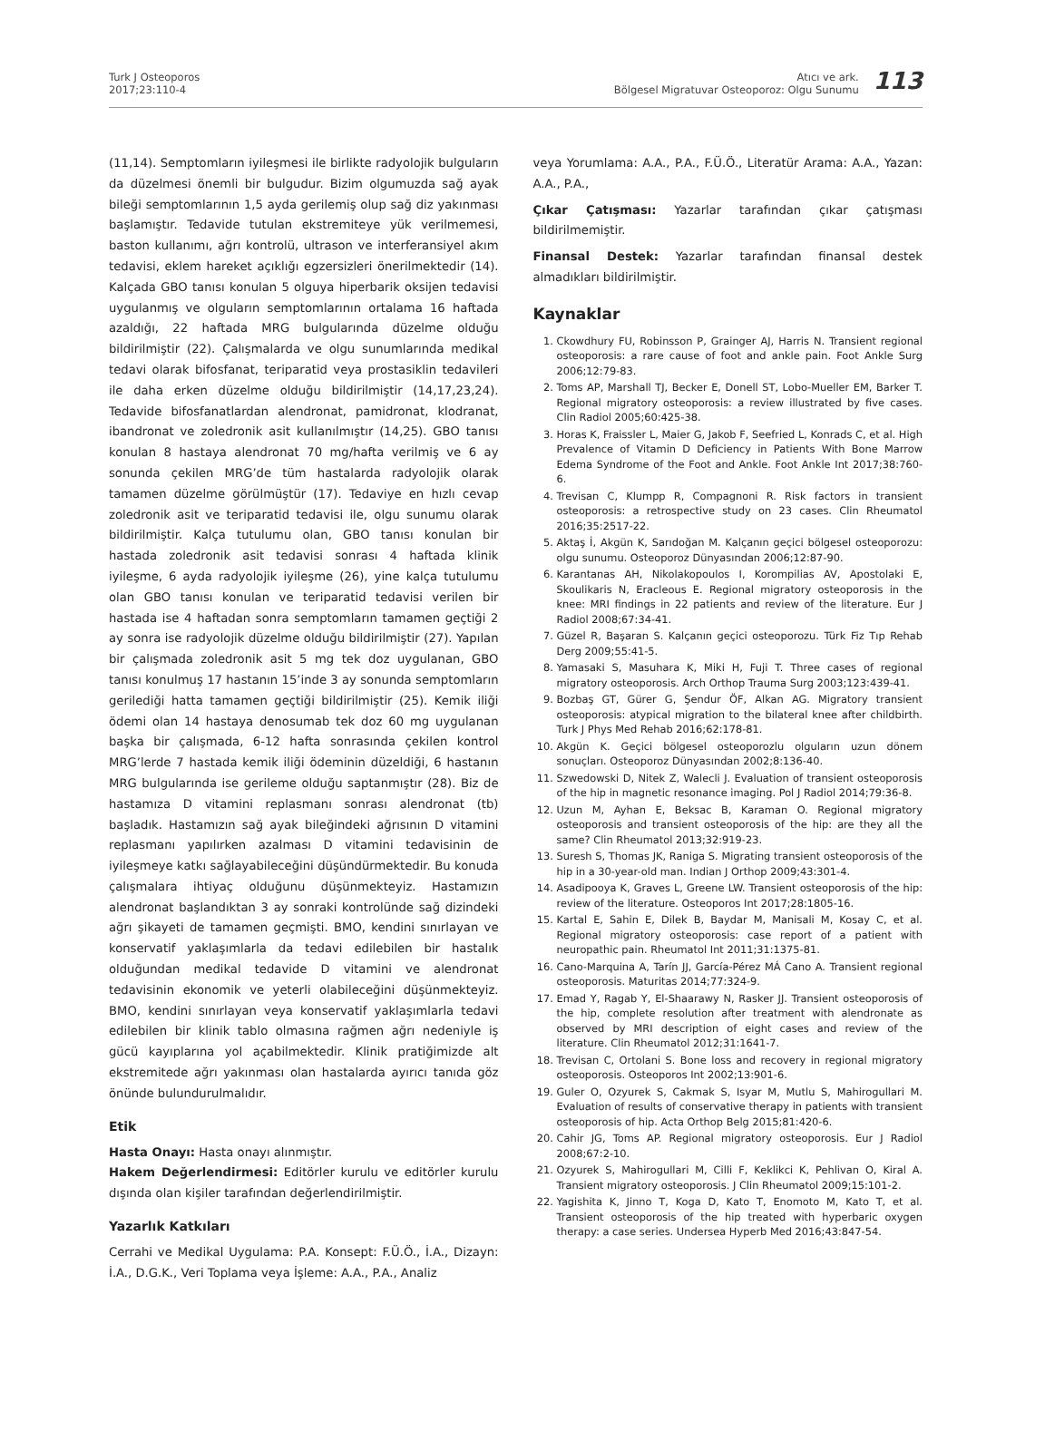Turk J Osteoporos
2017;23:110-4
Atıcı ve ark.
Bölgesel Migratuvar Osteoporoz: Olgu Sunumu
113
(11,14). Semptomların iyileşmesi ile birlikte radyolojik bulguların da düzelmesi önemli bir bulgudur. Bizim olgumuzda sağ ayak bileği semptomlarının 1,5 ayda gerilemiş olup sağ diz yakınması başlamıştır. Tedavide tutulan ekstremiteye yük verilmemesi, baston kullanımı, ağrı kontrolü, ultrason ve interferansiyel akım tedavisi, eklem hareket açıklığı egzersizleri önerilmektedir (14). Kalçada GBO tanısı konulan 5 olguya hiperbarik oksijen tedavisi uygulanmış ve olguların semptomlarının ortalama 16 haftada azaldığı, 22 haftada MRG bulgularında düzelme olduğu bildirilmiştir (22). Çalışmalarda ve olgu sunumlarında medikal tedavi olarak bifosfanat, teriparatid veya prostasiklin tedavileri ile daha erken düzelme olduğu bildirilmiştir (14,17,23,24). Tedavide bifosfanatlardan alendronat, pamidronat, klodranat, ibandronat ve zoledronik asit kullanılmıştır (14,25). GBO tanısı konulan 8 hastaya alendronat 70 mg/hafta verilmiş ve 6 ay sonunda çekilen MRG’de tüm hastalarda radyolojik olarak tamamen düzelme görülmüştür (17). Tedaviye en hızlı cevap zoledronik asit ve teriparatid tedavisi ile, olgu sunumu olarak bildirilmiştir. Kalça tutulumu olan, GBO tanısı konulan bir hastada zoledronik asit tedavisi sonrası 4 haftada klinik iyileşme, 6 ayda radyolojik iyileşme (26), yine kalça tutulumu olan GBO tanısı konulan ve teriparatid tedavisi verilen bir hastada ise 4 haftadan sonra semptomların tamamen geçtiği 2 ay sonra ise radyolojik düzelme olduğu bildirilmiştir (27). Yapılan bir çalışmada zoledronik asit 5 mg tek doz uygulanan, GBO tanısı konulmuş 17 hastanın 15’inde 3 ay sonunda semptomların gerilediği hatta tamamen geçtiği bildirilmiştir (25). Kemik iliği ödemi olan 14 hastaya denosumab tek doz 60 mg uygulanan başka bir çalışmada, 6-12 hafta sonrasında çekilen kontrol MRG’lerde 7 hastada kemik iliği ödeminin düzeldiği, 6 hastanın MRG bulgularında ise gerileme olduğu saptanmıştır (28). Biz de hastamıza D vitamini replasmanı sonrası alendronat (tb) başladık. Hastamızın sağ ayak bileğindeki ağrısının D vitamini replasmanı yapılırken azalması D vitamini tedavisinin de iyileşmeye katkı sağlayabileceğini düşündürmektedir. Bu konuda çalışmalara ihtiyaç olduğunu düşünmekteyiz. Hastamızın alendronat başlandıktan 3 ay sonraki kontrolünde sağ dizindeki ağrı şikayeti de tamamen geçmişti. BMO, kendini sınırlayan ve konservatif yaklaşımlarla da tedavi edilebilen bir hastalık olduğundan medikal tedavide D vitamini ve alendronat tedavisinin ekonomik ve yeterli olabileceğini düşünmekteyiz. BMO, kendini sınırlayan veya konservatif yaklaşımlarla tedavi edilebilen bir klinik tablo olmasına rağmen ağrı nedeniyle iş gücü kayıplarına yol açabilmektedir. Klinik pratiğimizde alt ekstremitede ağrı yakınması olan hastalarda ayırıcı tanıda göz önünde bulundurulmalıdır.
Etik
Hasta Onayı: Hasta onayı alınmıştır.
Hakem Değerlendirmesi: Editörler kurulu ve editörler kurulu dışında olan kişiler tarafından değerlendirilmiştir.
Yazarlık Katkıları
Cerrahi ve Medikal Uygulama: P.A. Konsept: F.Ü.Ö., İ.A., Dizayn: İ.A., D.G.K., Veri Toplama veya İşleme: A.A., P.A., Analiz
veya Yorumlama: A.A., P.A., F.Ü.Ö., Literatür Arama: A.A., Yazan: A.A., P.A.,
Çıkar Çatışması: Yazarlar tarafından çıkar çatışması bildirilmemiştir.
Finansal Destek: Yazarlar tarafından finansal destek almadıkları bildirilmiştir.
Kaynaklar
1. Ckowdhury FU, Robinsson P, Grainger AJ, Harris N. Transient regional osteoporosis: a rare cause of foot and ankle pain. Foot Ankle Surg 2006;12:79-83.
2. Toms AP, Marshall TJ, Becker E, Donell ST, Lobo-Mueller EM, Barker T. Regional migratory osteoporosis: a review illustrated by five cases. Clin Radiol 2005;60:425-38.
3. Horas K, Fraissler L, Maier G, Jakob F, Seefried L, Konrads C, et al. High Prevalence of Vitamin D Deficiency in Patients With Bone Marrow Edema Syndrome of the Foot and Ankle. Foot Ankle Int 2017;38:760-6.
4. Trevisan C, Klumpp R, Compagnoni R. Risk factors in transient osteoporosis: a retrospective study on 23 cases. Clin Rheumatol 2016;35:2517-22.
5. Aktaş İ, Akgün K, Sarıdoğan M. Kalçanın geçici bölgesel osteoporozu: olgu sunumu. Osteoporoz Dünyasından 2006;12:87-90.
6. Karantanas AH, Nikolakopoulos I, Korompilias AV, Apostolaki E, Skoulikaris N, Eracleous E. Regional migratory osteoporosis in the knee: MRI findings in 22 patients and review of the literature. Eur J Radiol 2008;67:34-41.
7. Güzel R, Başaran S. Kalçanın geçici osteoporozu. Türk Fiz Tıp Rehab Derg 2009;55:41-5.
8. Yamasaki S, Masuhara K, Miki H, Fuji T. Three cases of regional migratory osteoporosis. Arch Orthop Trauma Surg 2003;123:439-41.
9. Bozbaş GT, Gürer G, Şendur ÖF, Alkan AG. Migratory transient osteoporosis: atypical migration to the bilateral knee after childbirth. Turk J Phys Med Rehab 2016;62:178-81.
10. Akgün K. Geçici bölgesel osteoporozlu olguların uzun dönem sonuçları. Osteoporoz Dünyasından 2002;8:136-40.
11. Szwedowski D, Nitek Z, Walecli J. Evaluation of transient osteoporosis of the hip in magnetic resonance imaging. Pol J Radiol 2014;79:36-8.
12. Uzun M, Ayhan E, Beksac B, Karaman O. Regional migratory osteoporosis and transient osteoporosis of the hip: are they all the same? Clin Rheumatol 2013;32:919-23.
13. Suresh S, Thomas JK, Raniga S. Migrating transient osteoporosis of the hip in a 30-year-old man. Indian J Orthop 2009;43:301-4.
14. Asadipooya K, Graves L, Greene LW. Transient osteoporosis of the hip: review of the literature. Osteoporos Int 2017;28:1805-16.
15. Kartal E, Sahin E, Dilek B, Baydar M, Manisali M, Kosay C, et al. Regional migratory osteoporosis: case report of a patient with neuropathic pain. Rheumatol Int 2011;31:1375-81.
16. Cano-Marquina A, Tarín JJ, García-Pérez MÁ Cano A. Transient regional osteoporosis. Maturitas 2014;77:324-9.
17. Emad Y, Ragab Y, El-Shaarawy N, Rasker JJ. Transient osteoporosis of the hip, complete resolution after treatment with alendronate as observed by MRI description of eight cases and review of the literature. Clin Rheumatol 2012;31:1641-7.
18. Trevisan C, Ortolani S. Bone loss and recovery in regional migratory osteoporosis. Osteoporos Int 2002;13:901-6.
19. Guler O, Ozyurek S, Cakmak S, Isyar M, Mutlu S, Mahirogullari M. Evaluation of results of conservative therapy in patients with transient osteoporosis of hip. Acta Orthop Belg 2015;81:420-6.
20. Cahir JG, Toms AP. Regional migratory osteoporosis. Eur J Radiol 2008;67:2-10.
21. Ozyurek S, Mahirogullari M, Cilli F, Keklikci K, Pehlivan O, Kiral A. Transient migratory osteoporosis. J Clin Rheumatol 2009;15:101-2.
22. Yagishita K, Jinno T, Koga D, Kato T, Enomoto M, Kato T, et al. Transient osteoporosis of the hip treated with hyperbaric oxygen therapy: a case series. Undersea Hyperb Med 2016;43:847-54.